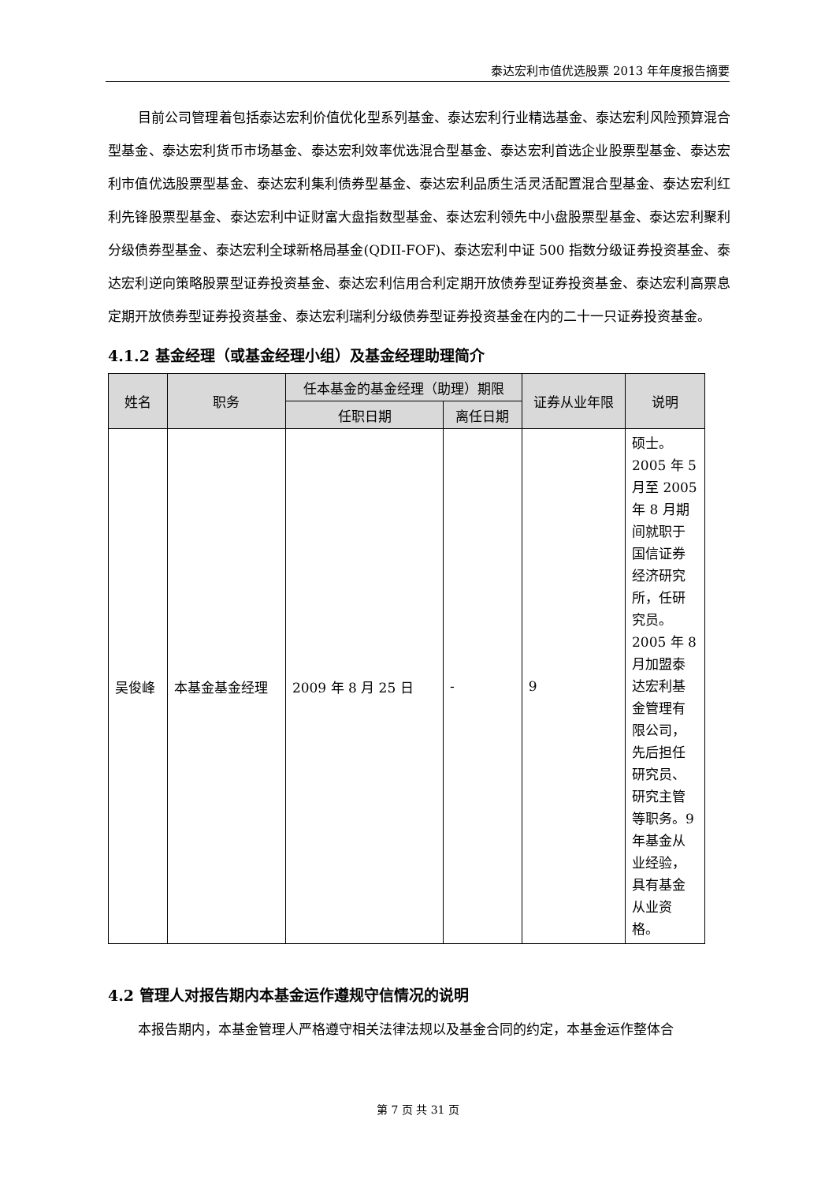泰达宏利市值优选股票 2013 年年度报告摘要
目前公司管理着包括泰达宏利价值优化型系列基金、泰达宏利行业精选基金、泰达宏利风险预算混合型基金、泰达宏利货币市场基金、泰达宏利效率优选混合型基金、泰达宏利首选企业股票型基金、泰达宏利市值优选股票型基金、泰达宏利集利债券型基金、泰达宏利品质生活灵活配置混合型基金、泰达宏利红利先锋股票型基金、泰达宏利中证财富大盘指数型基金、泰达宏利领先中小盘股票型基金、泰达宏利聚利分级债券型基金、泰达宏利全球新格局基金(QDII-FOF)、泰达宏利中证 500 指数分级证券投资基金、泰达宏利逆向策略股票型证券投资基金、泰达宏利信用合利定期开放债券型证券投资基金、泰达宏利高票息定期开放债券型证券投资基金、泰达宏利瑞利分级债券型证券投资基金在内的二十一只证券投资基金。
4.1.2 基金经理（或基金经理小组）及基金经理助理简介
| 姓名 | 职务 | 任本基金的基金经理（助理）期限 | | 证券从业年限 | 说明 |
| --- | --- | --- | --- | --- | --- |
| | | 任职日期 | 离任日期 | | |
| 吴俊峰 | 本基金基金经理 | 2009 年 8 月 25 日 | - | 9 | 硕士。2005 年 5 月至 2005 年 8 月期间就职于国信证券经济研究所，任研究员。2005 年 8 月加盟泰达宏利基金管理有限公司，先后担任研究员、研究主管等职务。9 年基金从业经验，具有基金从业资格。 |
4.2 管理人对报告期内本基金运作遵规守信情况的说明
本报告期内，本基金管理人严格遵守相关法律法规以及基金合同的约定，本基金运作整体合
第 7 页 共 31 页